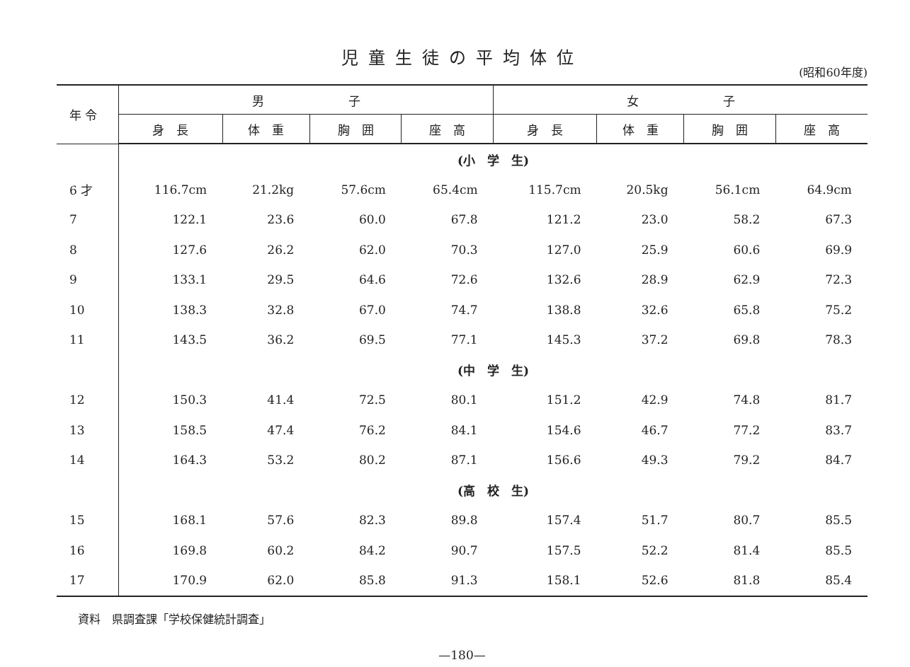児童生徒の平均体位
(昭和60年度)
| 年 令 | 男 子 | | | | 女 子 | | | |
| --- | --- | --- | --- | --- | --- | --- | --- | --- |
| | 身 長 | 体 重 | 胸 囲 | 座 高 | 身 長 | 体 重 | 胸 囲 | 座 高 |
| | (小 学 生) | | | | | | | |
| 6 才 | 116.7cm | 21.2kg | 57.6cm | 65.4cm | 115.7cm | 20.5kg | 56.1cm | 64.9cm |
| 7 | 122.1 | 23.6 | 60.0 | 67.8 | 121.2 | 23.0 | 58.2 | 67.3 |
| 8 | 127.6 | 26.2 | 62.0 | 70.3 | 127.0 | 25.9 | 60.6 | 69.9 |
| 9 | 133.1 | 29.5 | 64.6 | 72.6 | 132.6 | 28.9 | 62.9 | 72.3 |
| 10 | 138.3 | 32.8 | 67.0 | 74.7 | 138.8 | 32.6 | 65.8 | 75.2 |
| 11 | 143.5 | 36.2 | 69.5 | 77.1 | 145.3 | 37.2 | 69.8 | 78.3 |
| | (中 学 生) | | | | | | | |
| 12 | 150.3 | 41.4 | 72.5 | 80.1 | 151.2 | 42.9 | 74.8 | 81.7 |
| 13 | 158.5 | 47.4 | 76.2 | 84.1 | 154.6 | 46.7 | 77.2 | 83.7 |
| 14 | 164.3 | 53.2 | 80.2 | 87.1 | 156.6 | 49.3 | 79.2 | 84.7 |
| | (高 校 生) | | | | | | | |
| 15 | 168.1 | 57.6 | 82.3 | 89.8 | 157.4 | 51.7 | 80.7 | 85.5 |
| 16 | 169.8 | 60.2 | 84.2 | 90.7 | 157.5 | 52.2 | 81.4 | 85.5 |
| 17 | 170.9 | 62.0 | 85.8 | 91.3 | 158.1 | 52.6 | 81.8 | 85.4 |
資料　県調査課「学校保健統計調査」
—180—